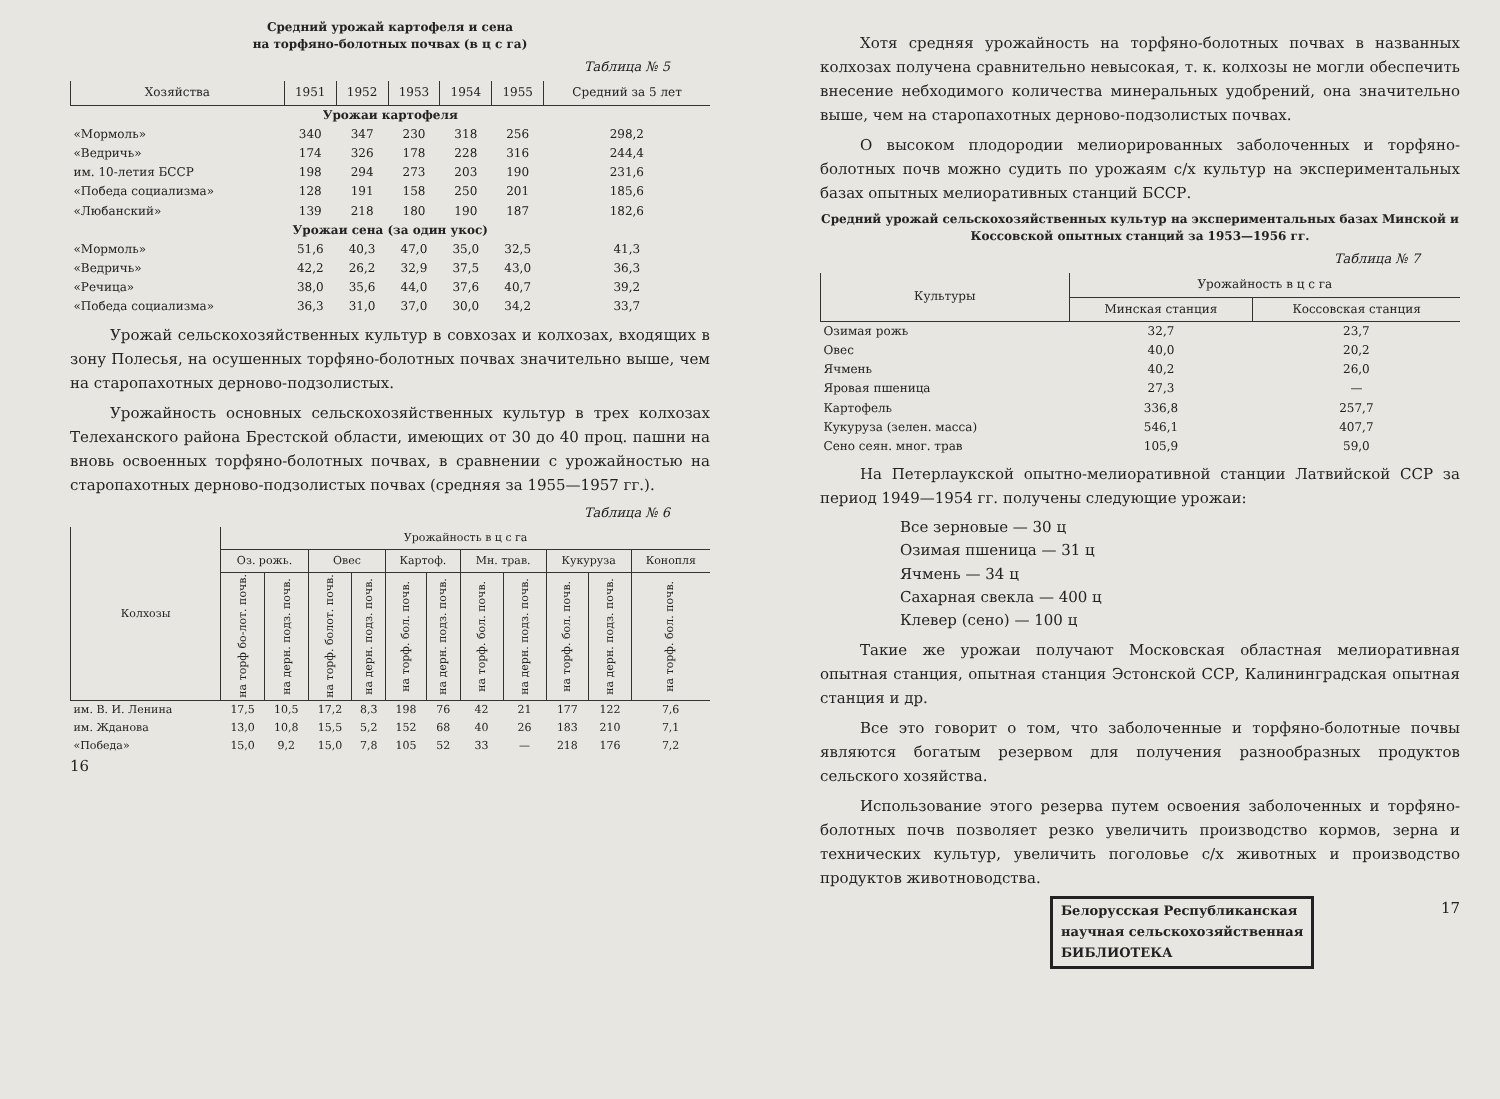Средний урожай картофеля и сена
на торфяно-болотных почвах (в ц с га)
Таблица № 5
| Хозяйства | 1951 | 1952 | 1953 | 1954 | 1955 | Средний за 5 лет |
| --- | --- | --- | --- | --- | --- | --- |
| Урожаи картофеля | | | | | | |
| «Мормоль» | 340 | 347 | 230 | 318 | 256 | 298,2 |
| «Ведричь» | 174 | 326 | 178 | 228 | 316 | 244,4 |
| им. 10-летия БССР | 198 | 294 | 273 | 203 | 190 | 231,6 |
| «Победа социализма» | 128 | 191 | 158 | 250 | 201 | 185,6 |
| «Любанский» | 139 | 218 | 180 | 190 | 187 | 182,6 |
| Урожаи сена (за один укос) | | | | | | |
| «Мормоль» | 51,6 | 40,3 | 47,0 | 35,0 | 32,5 | 41,3 |
| «Ведричь» | 42,2 | 26,2 | 32,9 | 37,5 | 43,0 | 36,3 |
| «Речица» | 38,0 | 35,6 | 44,0 | 37,6 | 40,7 | 39,2 |
| «Победа социализма» | 36,3 | 31,0 | 37,0 | 30,0 | 34,2 | 33,7 |
Урожай сельскохозяйственных культур в совхозах и колхозах, входящих в зону Полесья, на осушенных торфяно-болотных почвах значительно выше, чем на старопахотных дерново-подзолистых.
Урожайность основных сельскохозяйственных культур в трех колхозах Телеханского района Брестской области, имеющих от 30 до 40 проц. пашни на вновь освоенных торфяно-болотных почвах, в сравнении с урожайностью на старопахотных дерново-подзолистых почвах (средняя за 1955—1957 гг.).
Таблица № 6
| Колхозы | Урожайность в ц с га | | | | | | | | | | |
| --- | --- | --- | --- | --- | --- | --- | --- | --- | --- | --- | --- |
| | Оз. рожь. | | Овес | | Картоф. | | Мн. трав. | | Кукуруза | | Конопля |
| | на торф бо-лот. почв. | на дерн. подз. почв. | на торф. болот. почв. | на дерн. подз. почв. | на торф. бол. почв. | на дерн. подз. почв. | на торф. бол. почв. | на дерн. подз. почв. | на торф. бол. почв. | на дерн. подз. почв. | на торф. бол. почв. |
| им. В. И. Ленина | 17,5 | 10,5 | 17,2 | 8,3 | 198 | 76 | 42 | 21 | 177 | 122 | 7,6 |
| им. Жданова | 13,0 | 10,8 | 15,5 | 5,2 | 152 | 68 | 40 | 26 | 183 | 210 | 7,1 |
| «Победа» | 15,0 | 9,2 | 15,0 | 7,8 | 105 | 52 | 33 | — | 218 | 176 | 7,2 |
16
Хотя средняя урожайность на торфяно-болотных почвах в названных колхозах получена сравнительно невысокая, т. к. колхозы не могли обеспечить внесение небходимого количества минеральных удобрений, она значительно выше, чем на старопахотных дерново-подзолистых почвах.
О высоком плодородии мелиорированных заболоченных и торфяно-болотных почв можно судить по урожаям с/х культур на экспериментальных базах опытных мелиоративных станций БССР.
Средний урожай сельскохозяйственных культур на экспериментальных базах Минской и Коссовской опытных станций за 1953—1956 гг.
Таблица № 7
| Культуры | Урожайность в ц с га | |
| --- | --- | --- |
| | Минская станция | Коссовская станция |
| Озимая рожь | 32,7 | 23,7 |
| Овес | 40,0 | 20,2 |
| Ячмень | 40,2 | 26,0 |
| Яровая пшеница | 27,3 | — |
| Картофель | 336,8 | 257,7 |
| Кукуруза (зелен. масса) | 546,1 | 407,7 |
| Сено сеян. мног. трав | 105,9 | 59,0 |
На Петерлаукской опытно-мелиоративной станции Латвийской ССР за период 1949—1954 гг. получены следующие урожаи:
Все зерновые — 30 ц
Озимая пшеница — 31 ц
Ячмень — 34 ц
Сахарная свекла — 400 ц
Клевер (сено) — 100 ц
Такие же урожаи получают Московская областная мелиоративная опытная станция, опытная станция Эстонской ССР, Калининградская опытная станция и др.
Все это говорит о том, что заболоченные и торфяно-болотные почвы являются богатым резервом для получения разнообразных продуктов сельского хозяйства.
Использование этого резерва путем освоения заболоченных и торфяно-болотных почв позволяет резко увеличить производство кормов, зерна и технических культур, увеличить поголовье с/х животных и производство продуктов животноводства.
Белорусская Республиканская
научная сельскохозяйственная
БИБЛИОТЕКА
17